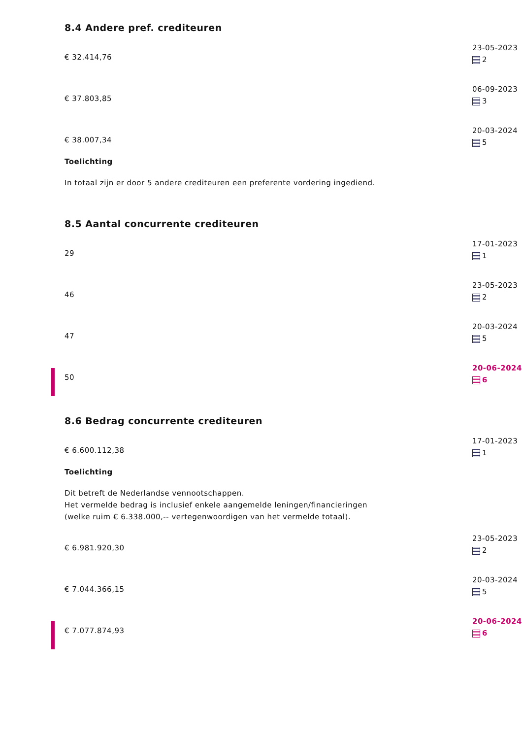8.4 Andere pref. crediteuren
€ 32.414,76
23-05-2023
2
€ 37.803,85
06-09-2023
3
€ 38.007,34
20-03-2024
5
Toelichting
In totaal zijn er door 5 andere crediteuren een preferente vordering ingediend.
8.5 Aantal concurrente crediteuren
29
17-01-2023
1
46
23-05-2023
2
47
20-03-2024
5
50
20-06-2024
6
8.6 Bedrag concurrente crediteuren
€ 6.600.112,38
17-01-2023
1
Toelichting
Dit betreft de Nederlandse vennootschappen.
Het vermelde bedrag is inclusief enkele aangemelde leningen/financieringen
(welke ruim € 6.338.000,-- vertegenwoordigen van het vermelde totaal).
€ 6.981.920,30
23-05-2023
2
€ 7.044.366,15
20-03-2024
5
€ 7.077.874,93
20-06-2024
6